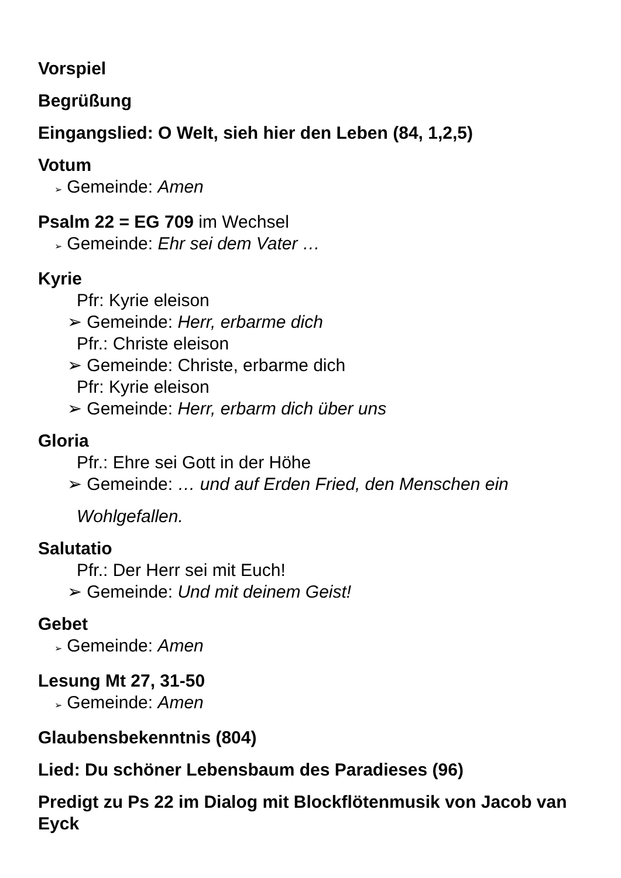Vorspiel
Begrüßung
Eingangslied: O Welt, sieh hier den Leben (84, 1,2,5)
Votum
➢ Gemeinde: Amen
Psalm 22 = EG 709 im Wechsel
➢ Gemeinde: Ehr sei dem Vater …
Kyrie
Pfr: Kyrie eleison
➢ Gemeinde: Herr, erbarme dich
Pfr.: Christe eleison
➢ Gemeinde: Christe, erbarme dich
Pfr: Kyrie eleison
➢ Gemeinde: Herr, erbarm dich über uns
Gloria
Pfr.: Ehre sei Gott in der Höhe
➢ Gemeinde: … und auf Erden Fried, den Menschen ein
Wohlgefallen.
Salutatio
Pfr.: Der Herr sei mit Euch!
➢ Gemeinde: Und mit deinem Geist!
Gebet
➢ Gemeinde: Amen
Lesung Mt 27, 31-50
➢ Gemeinde: Amen
Glaubensbekenntnis (804)
Lied: Du schöner Lebensbaum des Paradieses (96)
Predigt zu Ps 22 im Dialog mit Blockflötenmusik von Jacob van Eyck